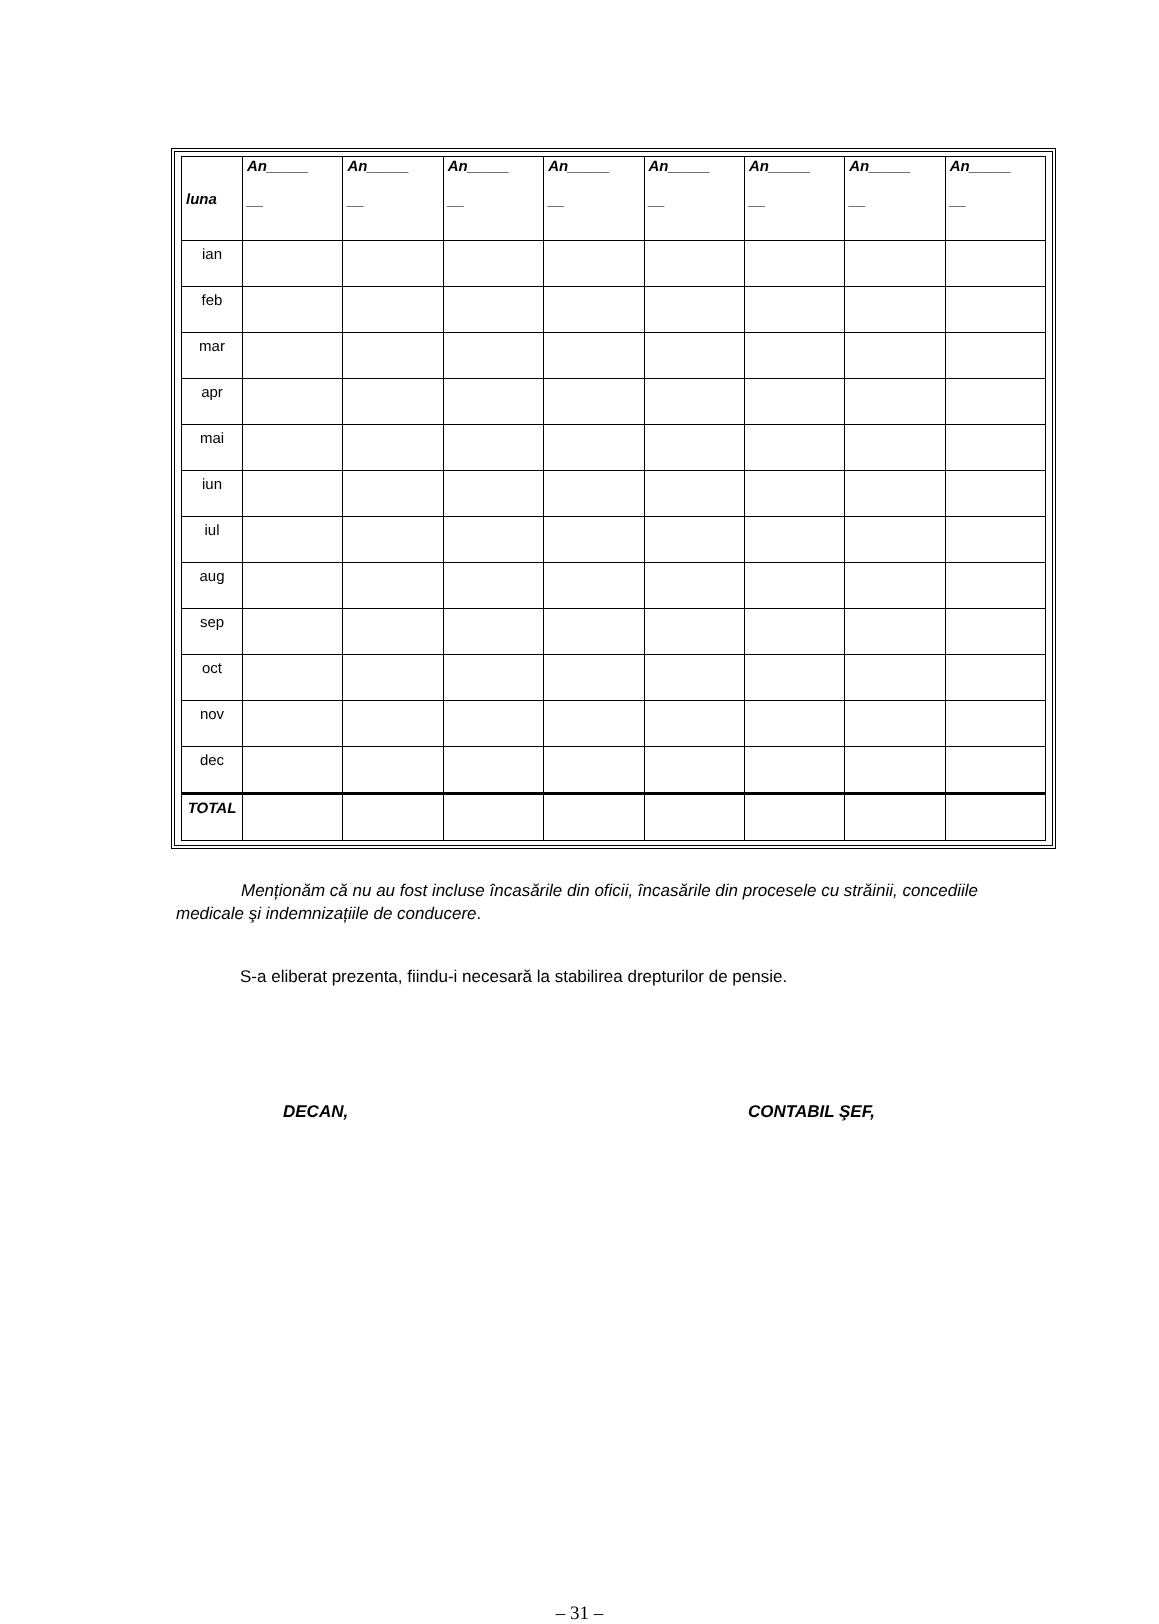| luna | An_____ __ | An_____ __ | An_____ __ | An_____ __ | An_____ __ | An_____ __ | An_____ __ | An_____ __ |
| --- | --- | --- | --- | --- | --- | --- | --- | --- |
| ian | | | | | | | | |
| feb | | | | | | | | |
| mar | | | | | | | | |
| apr | | | | | | | | |
| mai | | | | | | | | |
| iun | | | | | | | | |
| iul | | | | | | | | |
| aug | | | | | | | | |
| sep | | | | | | | | |
| oct | | | | | | | | |
| nov | | | | | | | | |
| dec | | | | | | | | |
| TOTAL | | | | | | | | |
Menționăm că nu au fost incluse încasările din oficii, încasările din procesele cu străinii, concediile medicale şi indemnizațiile de conducere.
S-a eliberat prezenta, fiindu-i necesară la stabilirea drepturilor de pensie.
DECAN, CONTABIL ŞEF,
– 31 –